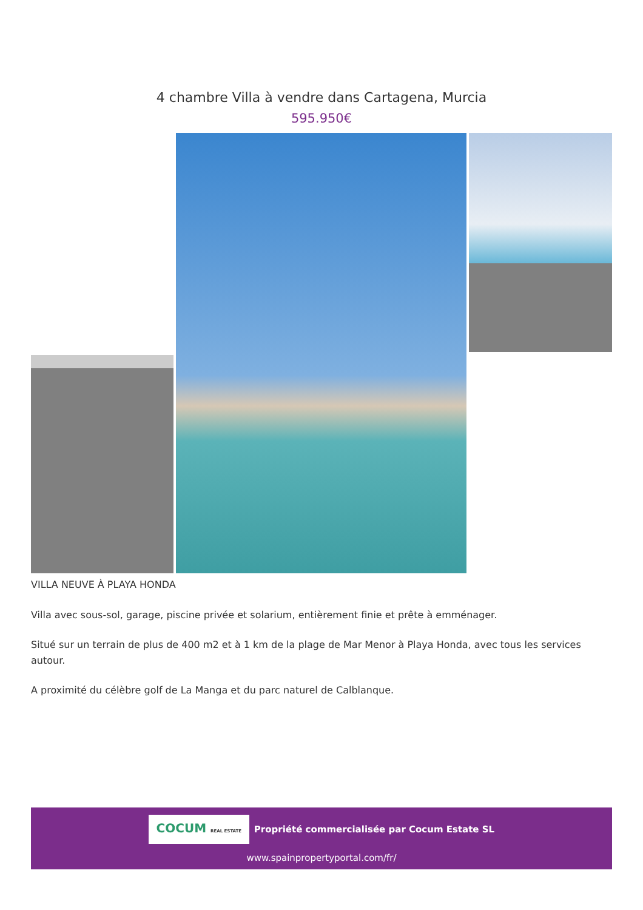4 chambre Villa à vendre dans Cartagena, Murcia
595.950€
VILLA NEUVE À PLAYA HONDA
Villa avec sous-sol, garage, piscine privée et solarium, entièrement finie et prête à emménager.
Situé sur un terrain de plus de 400 m2 et à 1 km de la plage de Mar Menor à Playa Honda, avec tous les services autour.
A proximité du célèbre golf de La Manga et du parc naturel de Calblanque.
COCUM REAL ESTATE Propriété commercialisée par Cocum Estate SL
www.spainpropertyportal.com/fr/